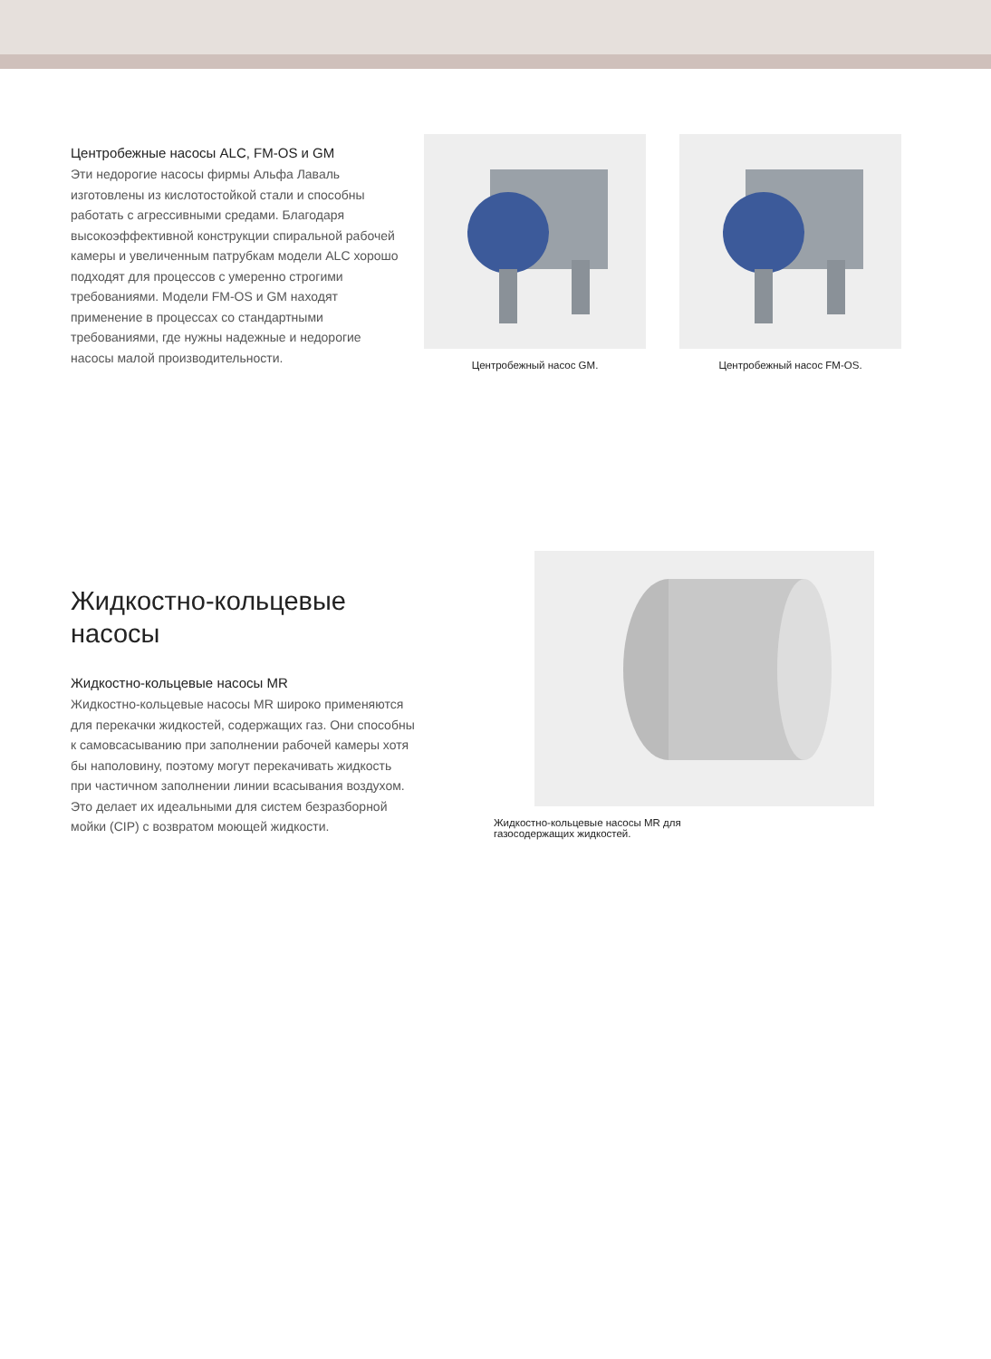Центробежные насосы ALC, FM-OS и GM
Эти недорогие насосы фирмы Альфа Лаваль изготовлены из кислотостойкой стали и способны работать с агрессивными средами. Благодаря высокоэффективной конструкции спиральной рабочей камеры и увеличенным патрубкам модели ALC хорошо подходят для процессов с умеренно строгими требованиями. Модели FM-OS и GM находят применение в процессах со стандартными требованиями, где нужны надежные и недорогие насосы малой производительности.
Центробежный насос GM. Центробежный насос FM-OS.
Жидкостно-кольцевые насосы
Жидкостно-кольцевые насосы MR
Жидкостно-кольцевые насосы MR широко применяются для перекачки жидкостей, содержащих газ. Они способны к самовсасыванию при заполнении рабочей камеры хотя бы наполовину, поэтому могут перекачивать жидкость при частичном заполнении линии всасывания воздухом. Это делает их идеальными для систем безразборной мойки (CIP) с возвратом моющей жидкости.
Жидкостно-кольцевые насосы MR для
газосодержащих жидкостей.